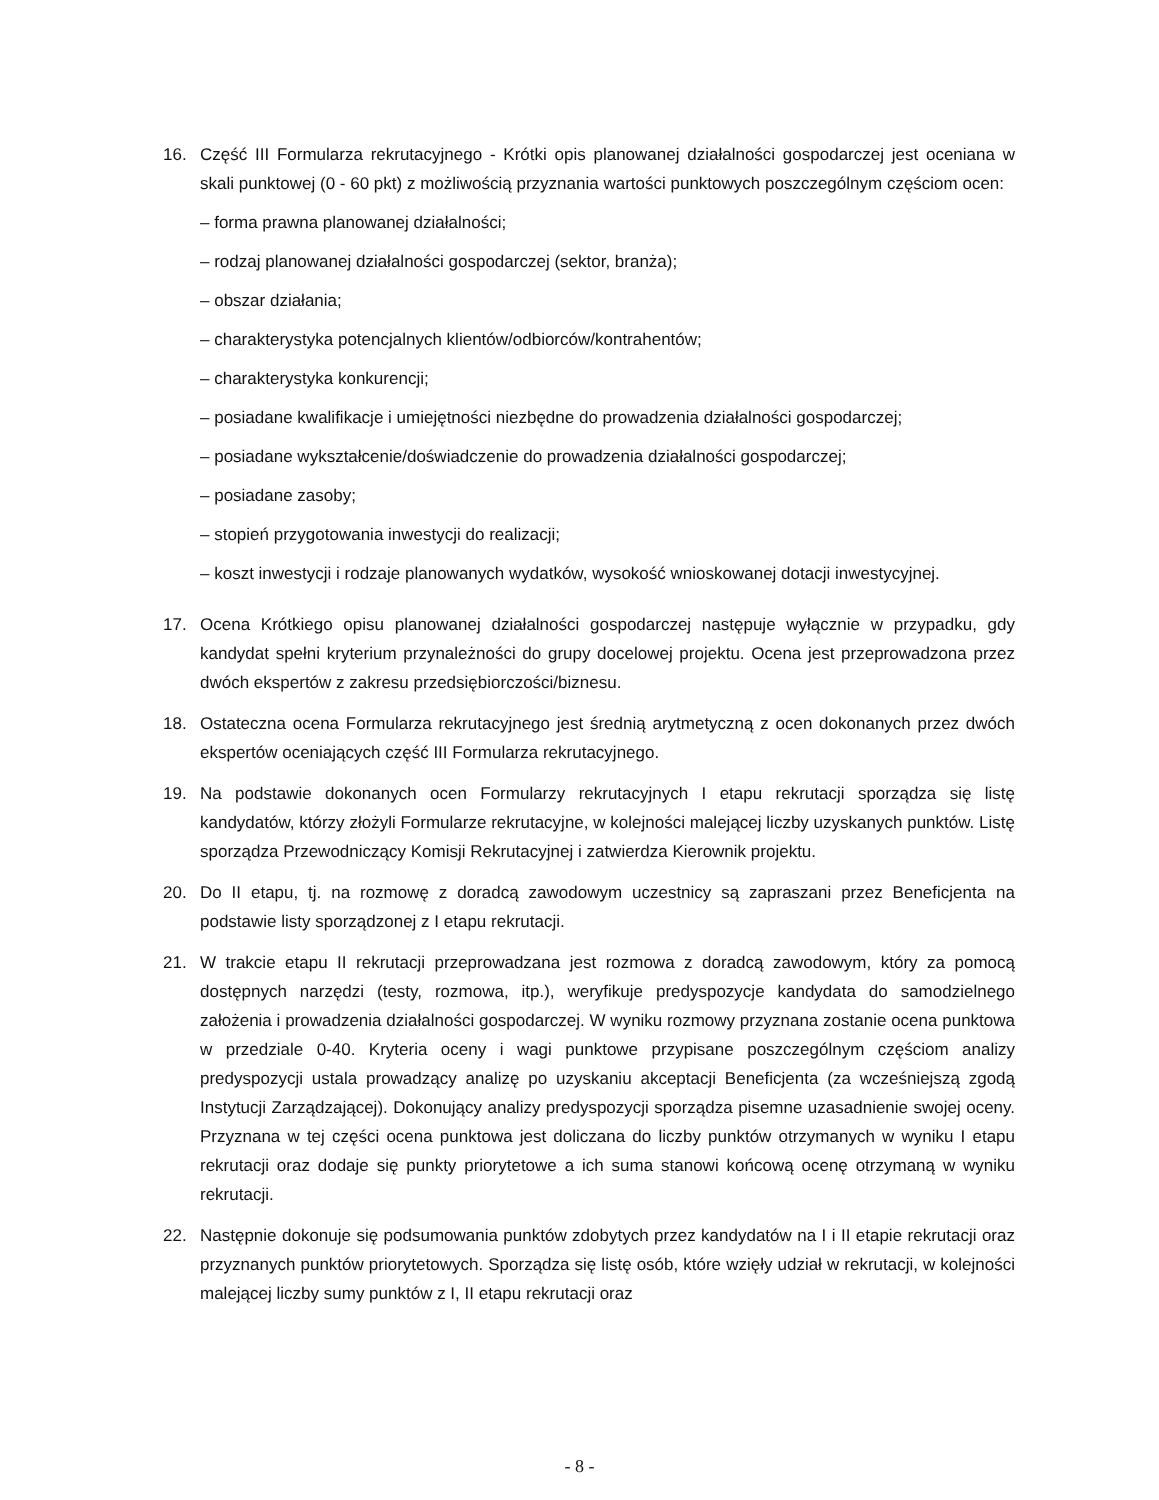16. Część III Formularza rekrutacyjnego - Krótki opis planowanej działalności gospodarczej jest oceniana w skali punktowej (0 - 60 pkt) z możliwością przyznania wartości punktowych poszczególnym częściom ocen:
– forma prawna planowanej działalności;
– rodzaj planowanej działalności gospodarczej (sektor, branża);
– obszar działania;
– charakterystyka potencjalnych klientów/odbiorców/kontrahentów;
– charakterystyka konkurencji;
– posiadane kwalifikacje i umiejętności niezbędne do prowadzenia działalności gospodarczej;
– posiadane wykształcenie/doświadczenie do prowadzenia działalności gospodarczej;
– posiadane zasoby;
– stopień przygotowania inwestycji do realizacji;
– koszt inwestycji i rodzaje planowanych wydatków, wysokość wnioskowanej dotacji inwestycyjnej.
17. Ocena Krótkiego opisu planowanej działalności gospodarczej następuje wyłącznie w przypadku, gdy kandydat spełni kryterium przynależności do grupy docelowej projektu. Ocena jest przeprowadzona przez dwóch ekspertów z zakresu przedsiębiorczości/biznesu.
18. Ostateczna ocena Formularza rekrutacyjnego jest średnią arytmetyczną z ocen dokonanych przez dwóch ekspertów oceniających część III Formularza rekrutacyjnego.
19. Na podstawie dokonanych ocen Formularzy rekrutacyjnych I etapu rekrutacji sporządza się listę kandydatów, którzy złożyli Formularze rekrutacyjne, w kolejności malejącej liczby uzyskanych punktów. Listę sporządza Przewodniczący Komisji Rekrutacyjnej i zatwierdza Kierownik projektu.
20. Do II etapu, tj. na rozmowę z doradcą zawodowym uczestnicy są zapraszani przez Beneficjenta na podstawie listy sporządzonej z I etapu rekrutacji.
21. W trakcie etapu II rekrutacji przeprowadzana jest rozmowa z doradcą zawodowym, który za pomocą dostępnych narzędzi (testy, rozmowa, itp.), weryfikuje predyspozycje kandydata do samodzielnego założenia i prowadzenia działalności gospodarczej. W wyniku rozmowy przyznana zostanie ocena punktowa w przedziale 0-40. Kryteria oceny i wagi punktowe przypisane poszczególnym częściom analizy predyspozycji ustala prowadzący analizę po uzyskaniu akceptacji Beneficjenta (za wcześniejszą zgodą Instytucji Zarządzającej). Dokonujący analizy predyspozycji sporządza pisemne uzasadnienie swojej oceny. Przyznana w tej części ocena punktowa jest doliczana do liczby punktów otrzymanych w wyniku I etapu rekrutacji oraz dodaje się punkty priorytetowe a ich suma stanowi końcową ocenę otrzymaną w wyniku rekrutacji.
22. Następnie dokonuje się podsumowania punktów zdobytych przez kandydatów na I i II etapie rekrutacji oraz przyznanych punktów priorytetowych. Sporządza się listę osób, które wzięły udział w rekrutacji, w kolejności malejącej liczby sumy punktów z I, II etapu rekrutacji oraz
- 8 -